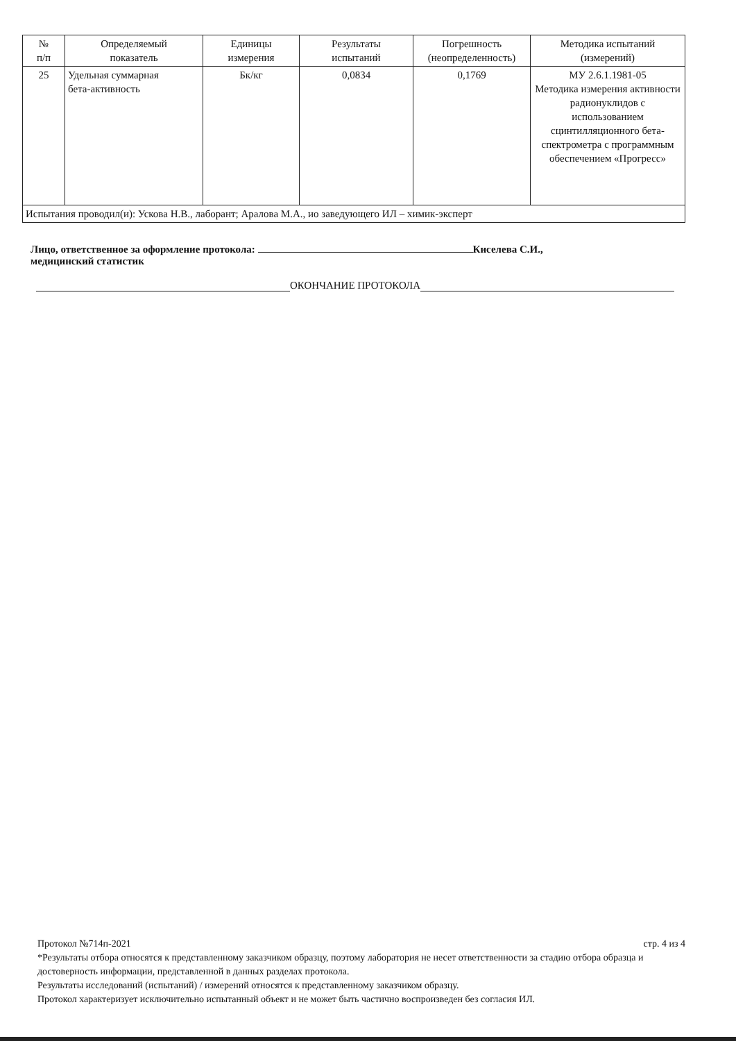| № п/п | Определяемый показатель | Единицы измерения | Результаты испытаний | Погрешность (неопределенность) | Методика испытаний (измерений) |
| --- | --- | --- | --- | --- | --- |
| 25 | Удельная суммарная бета-активность | Бк/кг | 0,0834 | 0,1769 | МУ 2.6.1.1981-05 Методика измерения активности радионуклидов с использованием сцинтилляционного бета-спектрометра с программным обеспечением «Прогресс» |
| Испытания проводил(и): Ускова Н.В., лаборант; Аралова М.А., ио заведующего ИЛ – химик-эксперт | | | | | |
Лицо, ответственное за оформление протокола: Киселева С.И.,
медицинский статистик
ОКОНЧАНИЕ ПРОТОКОЛА
Протокол №714п-2021 стр. 4 из 4
*Результаты отбора относятся к представленному заказчиком образцу, поэтому лаборатория не несет ответственности за стадию отбора образца и достоверность информации, представленной в данных разделах протокола.
Результаты исследований (испытаний) / измерений относятся к представленному заказчиком образцу.
Протокол характеризует исключительно испытанный объект и не может быть частично воспроизведен без согласия ИЛ.